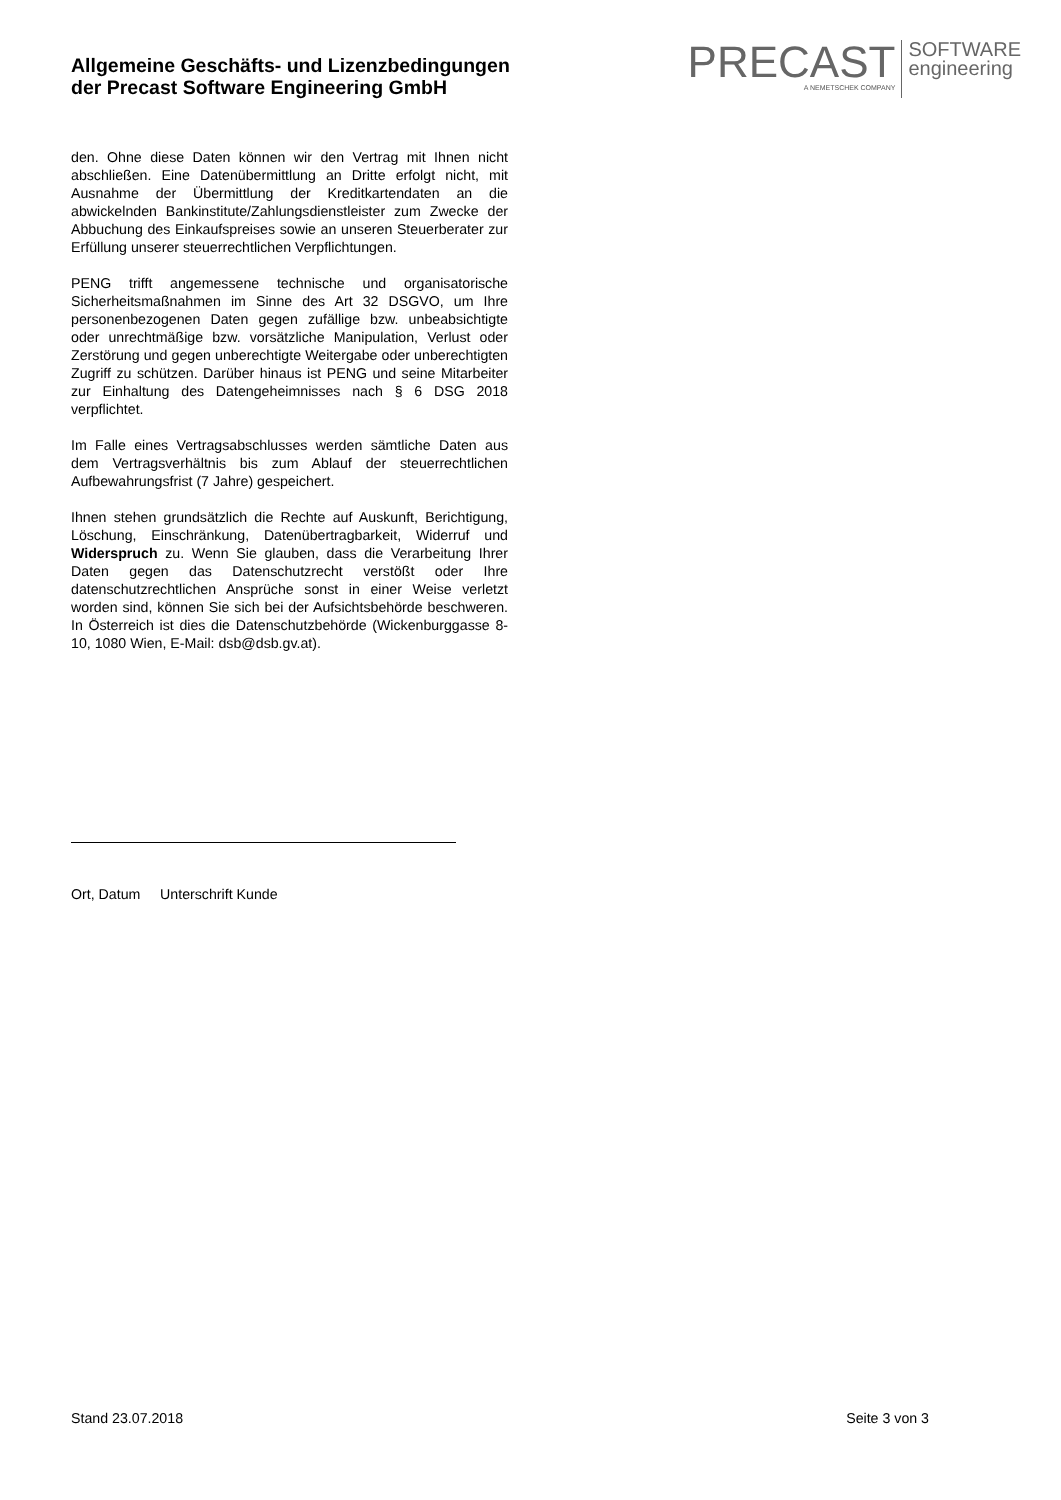Allgemeine Geschäfts- und Lizenzbedingungen
der Precast Software Engineering GmbH
PRECAST
A NEMETSCHEK COMPANY
SOFTWARE
engineering
den. Ohne diese Daten können wir den Vertrag mit Ihnen nicht abschließen. Eine Datenübermittlung an Dritte erfolgt nicht, mit Ausnahme der Übermittlung der Kreditkartendaten an die abwickelnden Bankinstitute/Zahlungsdienstleister zum Zwecke der Abbuchung des Einkaufspreises sowie an unseren Steuerberater zur Erfüllung unserer steuerrechtlichen Verpflichtungen.
PENG trifft angemessene technische und organisatorische Sicherheitsmaßnahmen im Sinne des Art 32 DSGVO, um Ihre personenbezogenen Daten gegen zufällige bzw. unbeabsichtigte oder unrechtmäßige bzw. vorsätzliche Manipulation, Verlust oder Zerstörung und gegen unberechtigte Weitergabe oder unberechtigten Zugriff zu schützen. Darüber hinaus ist PENG und seine Mitarbeiter zur Einhaltung des Datengeheimnisses nach § 6 DSG 2018 verpflichtet.
Im Falle eines Vertragsabschlusses werden sämtliche Daten aus dem Vertragsverhältnis bis zum Ablauf der steuerrechtlichen Aufbewahrungsfrist (7 Jahre) gespeichert.
Ihnen stehen grundsätzlich die Rechte auf Auskunft, Berichtigung, Löschung, Einschränkung, Datenübertragbarkeit, Widerruf und Widerspruch zu. Wenn Sie glauben, dass die Verarbeitung Ihrer Daten gegen das Datenschutzrecht verstößt oder Ihre datenschutzrechtlichen Ansprüche sonst in einer Weise verletzt worden sind, können Sie sich bei der Aufsichtsbehörde beschweren. In Österreich ist dies die Datenschutzbehörde (Wickenburggasse 8-10, 1080 Wien, E-Mail: dsb@dsb.gv.at).
Ort, Datum Unterschrift Kunde
Stand 23.07.2018 Seite 3 von 3